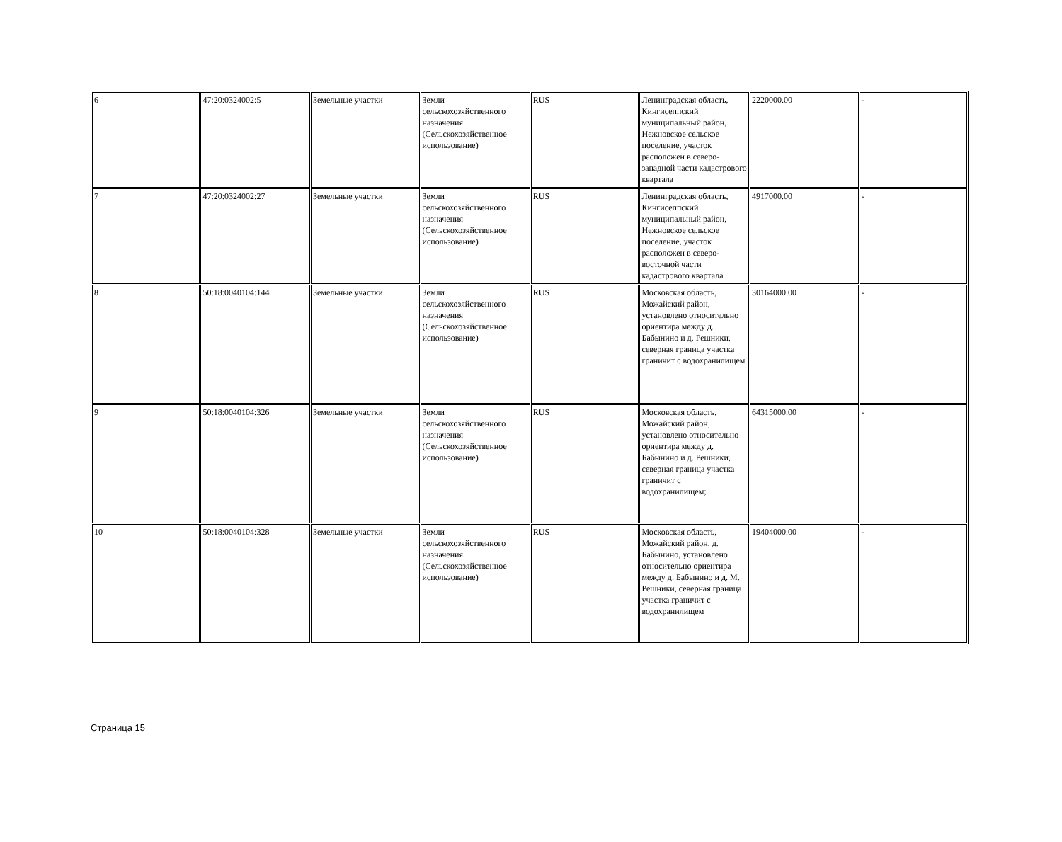| 6 | 47:20:0324002:5 | Земельные участки | Земли сельскохозяйственного назначения (Сельскохозяйственное использование) | RUS | Ленинградская область, Кингисеппский муниципальный район, Нежновское сельское поселение, участок расположен в северо-западной части кадастрового квартала | 2220000.00 | - |
| 7 | 47:20:0324002:27 | Земельные участки | Земли сельскохозяйственного назначения (Сельскохозяйственное использование) | RUS | Ленинградская область, Кингисеппский муниципальный район, Нежновское сельское поселение, участок расположен в северо-восточной части кадастрового квартала | 4917000.00 | - |
| 8 | 50:18:0040104:144 | Земельные участки | Земли сельскохозяйственного назначения (Сельскохозяйственное использование) | RUS | Московская область, Можайский район, установлено относительно ориентира между д. Бабынино и д. Решники, северная граница участка граничит с водохранилищем | 30164000.00 | - |
| 9 | 50:18:0040104:326 | Земельные участки | Земли сельскохозяйственного назначения (Сельскохозяйственное использование) | RUS | Московская область, Можайский район, установлено относительно ориентира между д. Бабынино и д. Решники, северная граница участка граничит с водохранилищем; | 64315000.00 | - |
| 10 | 50:18:0040104:328 | Земельные участки | Земли сельскохозяйственного назначения (Сельскохозяйственное использование) | RUS | Московская область, Можайский район, д. Бабынино, установлено относительно ориентира между д. Бабынино и д. М. Решники, северная граница участка граничит с водохранилищем | 19404000.00 | - |
Страница 15